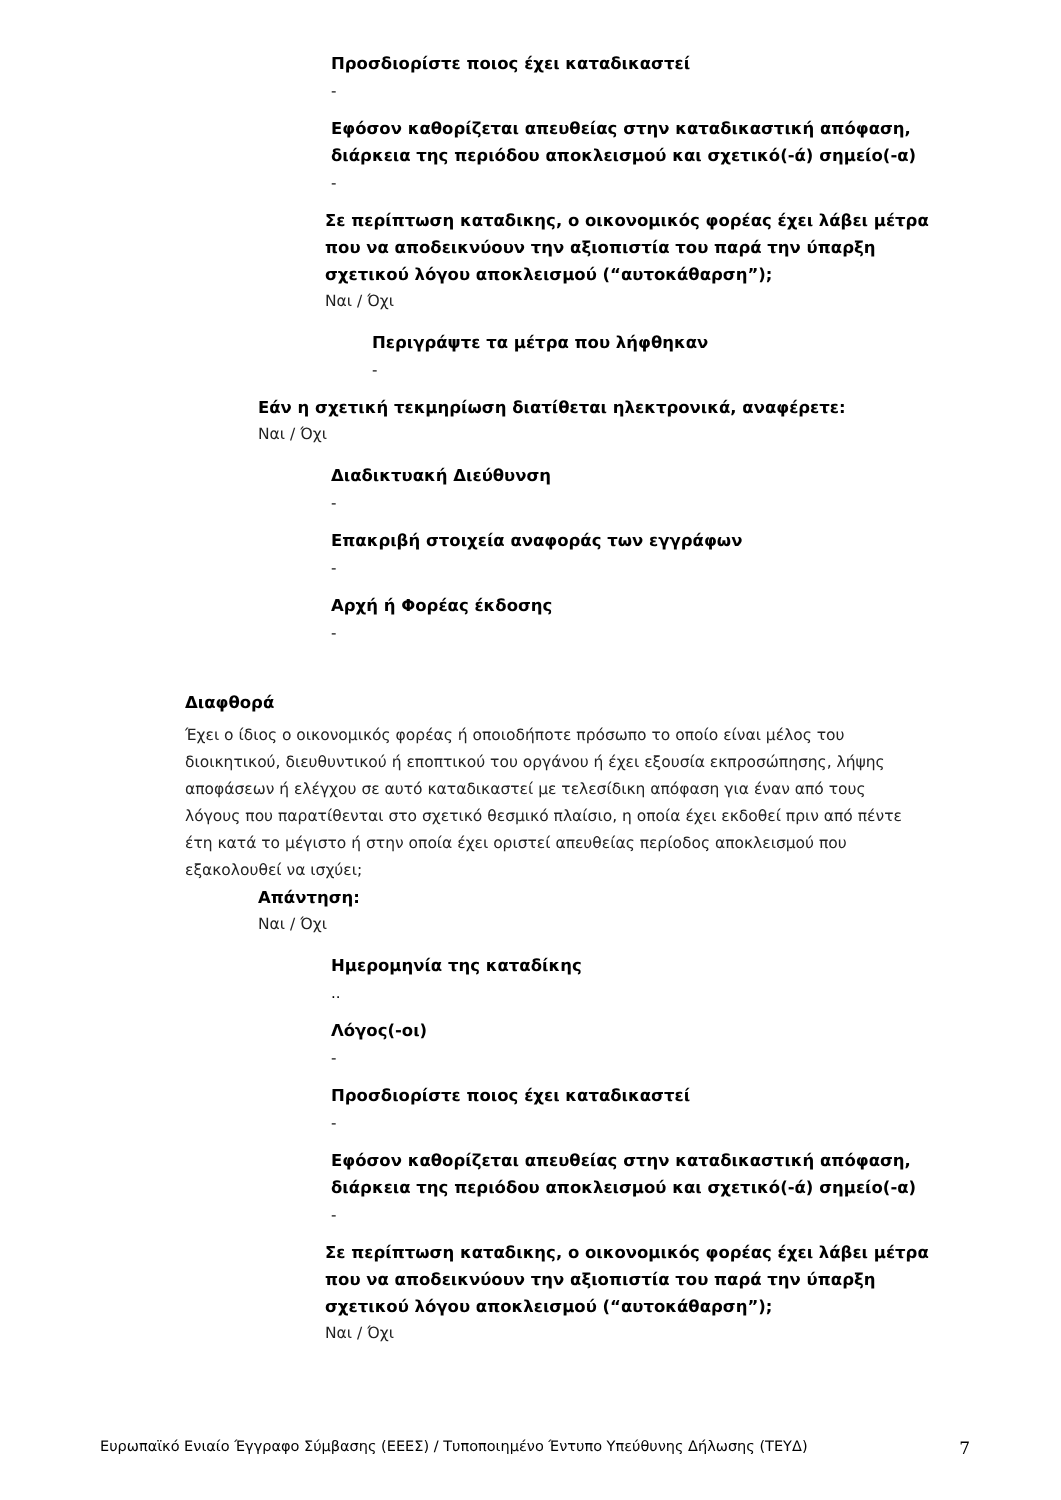Προσδιορίστε ποιος έχει καταδικαστεί
-
Εφόσον καθορίζεται απευθείας στην καταδικαστική απόφαση, διάρκεια της περιόδου αποκλεισμού και σχετικό(-ά) σημείο(-α)
-
Σε περίπτωση καταδικης, ο οικονομικός φορέας έχει λάβει μέτρα που να αποδεικνύουν την αξιοπιστία του παρά την ύπαρξη σχετικού λόγου αποκλεισμού (“αυτοκάθαρση”);
Ναι / Όχι
Περιγράψτε τα μέτρα που λήφθηκαν
-
Εάν η σχετική τεκμηρίωση διατίθεται ηλεκτρονικά, αναφέρετε:
Ναι / Όχι
Διαδικτυακή Διεύθυνση
-
Επακριβή στοιχεία αναφοράς των εγγράφων
-
Αρχή ή Φορέας έκδοσης
-
Διαφθορά
Έχει ο ίδιος ο οικονομικός φορέας ή οποιοδήποτε πρόσωπο το οποίο είναι μέλος του διοικητικού, διευθυντικού ή εποπτικού του οργάνου ή έχει εξουσία εκπροσώπησης, λήψης αποφάσεων ή ελέγχου σε αυτό καταδικαστεί με τελεσίδικη απόφαση για έναν από τους λόγους που παρατίθενται στο σχετικό θεσμικό πλαίσιο, η οποία έχει εκδοθεί πριν από πέντε έτη κατά το μέγιστο ή στην οποία έχει οριστεί απευθείας περίοδος αποκλεισμού που εξακολουθεί να ισχύει;
Απάντηση:
Ναι / Όχι
Ημερομηνία της καταδίκης
..
Λόγος(-οι)
-
Προσδιορίστε ποιος έχει καταδικαστεί
-
Εφόσον καθορίζεται απευθείας στην καταδικαστική απόφαση, διάρκεια της περιόδου αποκλεισμού και σχετικό(-ά) σημείο(-α)
-
Σε περίπτωση καταδικης, ο οικονομικός φορέας έχει λάβει μέτρα που να αποδεικνύουν την αξιοπιστία του παρά την ύπαρξη σχετικού λόγου αποκλεισμού (“αυτοκάθαρση”);
Ναι / Όχι
Ευρωπαϊκό Ενιαίο Έγγραφο Σύμβασης (ΕΕΕΣ) / Τυποποιημένο Έντυπο Υπεύθυνης Δήλωσης (ΤΕΥΔ) 7